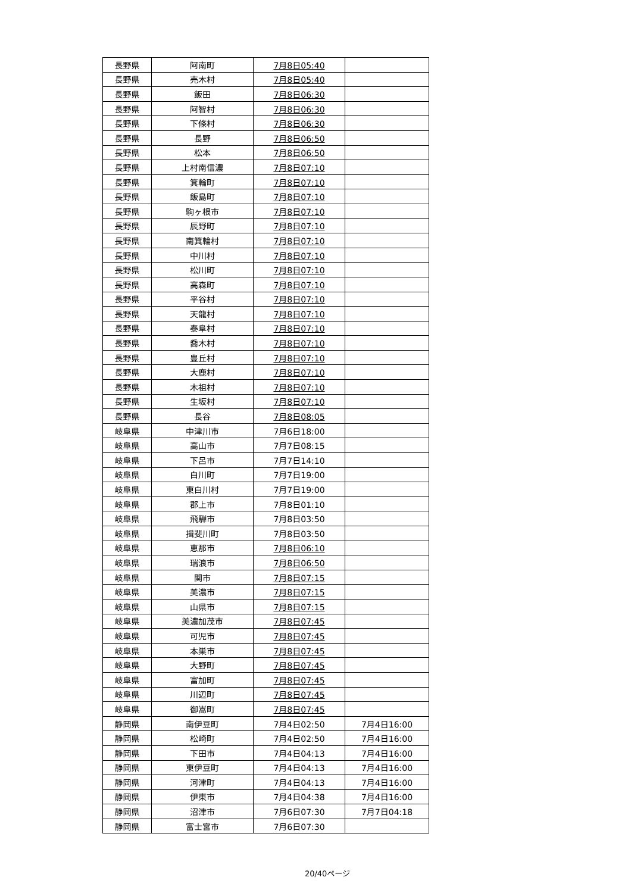| 長野県 | 阿南町 | 7月8日05:40 | |
| 長野県 | 売木村 | 7月8日05:40 | |
| 長野県 | 飯田 | 7月8日06:30 | |
| 長野県 | 阿智村 | 7月8日06:30 | |
| 長野県 | 下條村 | 7月8日06:30 | |
| 長野県 | 長野 | 7月8日06:50 | |
| 長野県 | 松本 | 7月8日06:50 | |
| 長野県 | 上村南信濃 | 7月8日07:10 | |
| 長野県 | 箕輪町 | 7月8日07:10 | |
| 長野県 | 飯島町 | 7月8日07:10 | |
| 長野県 | 駒ヶ根市 | 7月8日07:10 | |
| 長野県 | 辰野町 | 7月8日07:10 | |
| 長野県 | 南箕輪村 | 7月8日07:10 | |
| 長野県 | 中川村 | 7月8日07:10 | |
| 長野県 | 松川町 | 7月8日07:10 | |
| 長野県 | 高森町 | 7月8日07:10 | |
| 長野県 | 平谷村 | 7月8日07:10 | |
| 長野県 | 天龍村 | 7月8日07:10 | |
| 長野県 | 泰阜村 | 7月8日07:10 | |
| 長野県 | 喬木村 | 7月8日07:10 | |
| 長野県 | 豊丘村 | 7月8日07:10 | |
| 長野県 | 大鹿村 | 7月8日07:10 | |
| 長野県 | 木祖村 | 7月8日07:10 | |
| 長野県 | 生坂村 | 7月8日07:10 | |
| 長野県 | 長谷 | 7月8日08:05 | |
| 岐阜県 | 中津川市 | 7月6日18:00 | |
| 岐阜県 | 高山市 | 7月7日08:15 | |
| 岐阜県 | 下呂市 | 7月7日14:10 | |
| 岐阜県 | 白川町 | 7月7日19:00 | |
| 岐阜県 | 東白川村 | 7月7日19:00 | |
| 岐阜県 | 郡上市 | 7月8日01:10 | |
| 岐阜県 | 飛騨市 | 7月8日03:50 | |
| 岐阜県 | 揖斐川町 | 7月8日03:50 | |
| 岐阜県 | 恵那市 | 7月8日06:10 | |
| 岐阜県 | 瑞浪市 | 7月8日06:50 | |
| 岐阜県 | 関市 | 7月8日07:15 | |
| 岐阜県 | 美濃市 | 7月8日07:15 | |
| 岐阜県 | 山県市 | 7月8日07:15 | |
| 岐阜県 | 美濃加茂市 | 7月8日07:45 | |
| 岐阜県 | 可児市 | 7月8日07:45 | |
| 岐阜県 | 本巣市 | 7月8日07:45 | |
| 岐阜県 | 大野町 | 7月8日07:45 | |
| 岐阜県 | 富加町 | 7月8日07:45 | |
| 岐阜県 | 川辺町 | 7月8日07:45 | |
| 岐阜県 | 御嵩町 | 7月8日07:45 | |
| 静岡県 | 南伊豆町 | 7月4日02:50 | 7月4日16:00 |
| 静岡県 | 松崎町 | 7月4日02:50 | 7月4日16:00 |
| 静岡県 | 下田市 | 7月4日04:13 | 7月4日16:00 |
| 静岡県 | 東伊豆町 | 7月4日04:13 | 7月4日16:00 |
| 静岡県 | 河津町 | 7月4日04:13 | 7月4日16:00 |
| 静岡県 | 伊東市 | 7月4日04:38 | 7月4日16:00 |
| 静岡県 | 沼津市 | 7月6日07:30 | 7月7日04:18 |
| 静岡県 | 富士宮市 | 7月6日07:30 | |
20/40ページ